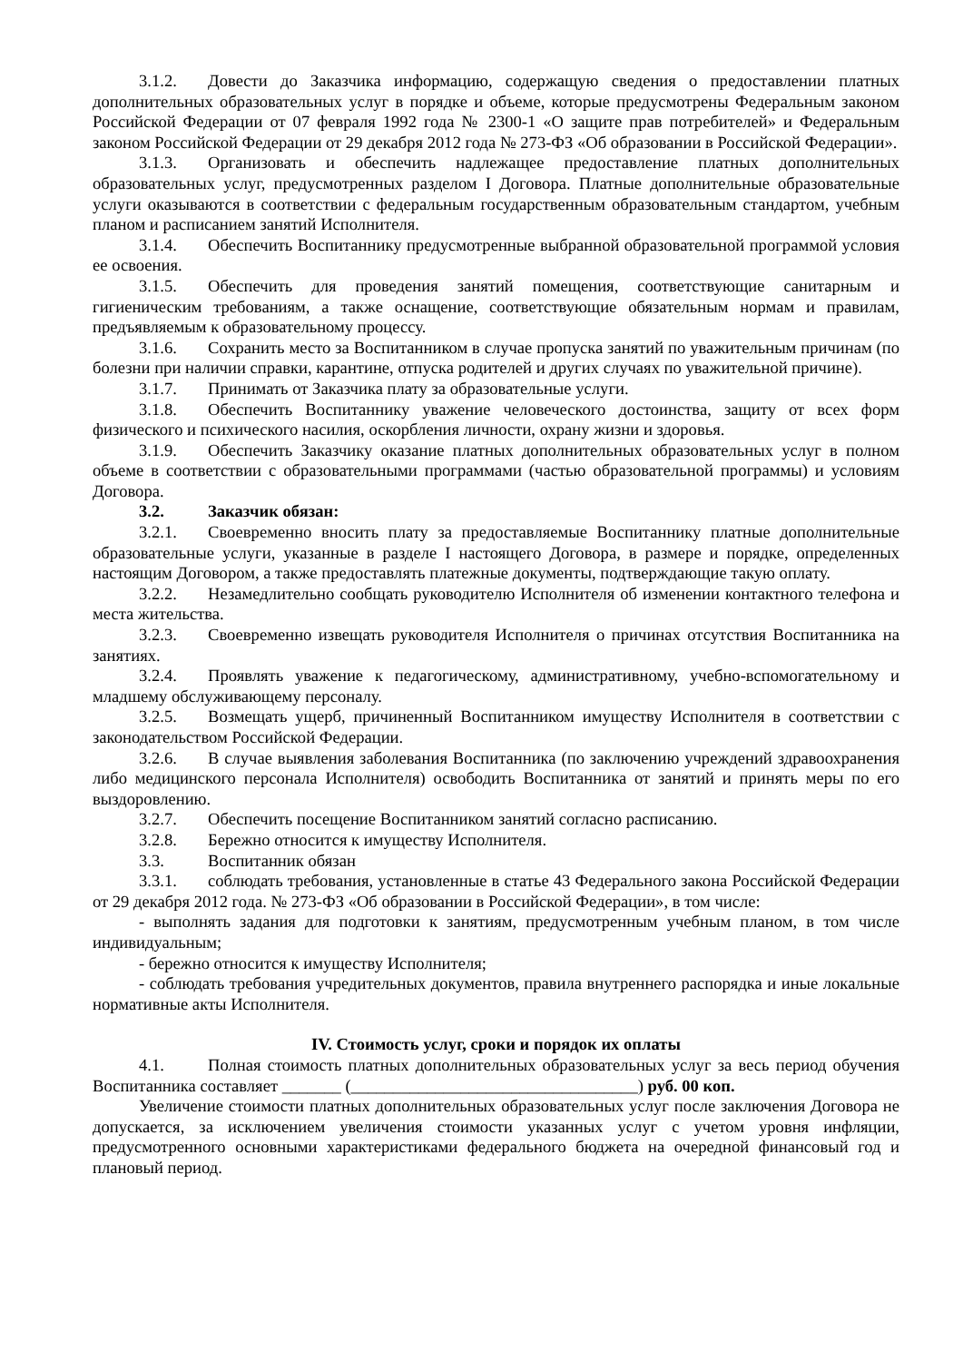3.1.2. Довести до Заказчика информацию, содержащую сведения о предоставлении платных дополнительных образовательных услуг в порядке и объеме, которые предусмотрены Федеральным законом Российской Федерации от 07 февраля 1992 года № 2300-1 «О защите прав потребителей» и Федеральным законом Российской Федерации от 29 декабря 2012 года № 273-ФЗ «Об образовании в Российской Федерации».
3.1.3. Организовать и обеспечить надлежащее предоставление платных дополнительных образовательных услуг, предусмотренных разделом I Договора. Платные дополнительные образовательные услуги оказываются в соответствии с федеральным государственным образовательным стандартом, учебным планом и расписанием занятий Исполнителя.
3.1.4. Обеспечить Воспитаннику предусмотренные выбранной образовательной программой условия ее освоения.
3.1.5. Обеспечить для проведения занятий помещения, соответствующие санитарным и гигиеническим требованиям, а также оснащение, соответствующие обязательным нормам и правилам, предъявляемым к образовательному процессу.
3.1.6. Сохранить место за Воспитанником в случае пропуска занятий по уважительным причинам (по болезни при наличии справки, карантине, отпуска родителей и других случаях по уважительной причине).
3.1.7. Принимать от Заказчика плату за образовательные услуги.
3.1.8. Обеспечить Воспитаннику уважение человеческого достоинства, защиту от всех форм физического и психического насилия, оскорбления личности, охрану жизни и здоровья.
3.1.9. Обеспечить Заказчику оказание платных дополнительных образовательных услуг в полном объеме в соответствии с образовательными программами (частью образовательной программы) и условиям Договора.
3.2. Заказчик обязан:
3.2.1. Своевременно вносить плату за предоставляемые Воспитаннику платные дополнительные образовательные услуги, указанные в разделе I настоящего Договора, в размере и порядке, определенных настоящим Договором, а также предоставлять платежные документы, подтверждающие такую оплату.
3.2.2. Незамедлительно сообщать руководителю Исполнителя об изменении контактного телефона и места жительства.
3.2.3. Своевременно извещать руководителя Исполнителя о причинах отсутствия Воспитанника на занятиях.
3.2.4. Проявлять уважение к педагогическому, административному, учебно-вспомогательному и младшему обслуживающему персоналу.
3.2.5. Возмещать ущерб, причиненный Воспитанником имуществу Исполнителя в соответствии с законодательством Российской Федерации.
3.2.6. В случае выявления заболевания Воспитанника (по заключению учреждений здравоохранения либо медицинского персонала Исполнителя) освободить Воспитанника от занятий и принять меры по его выздоровлению.
3.2.7. Обеспечить посещение Воспитанником занятий согласно расписанию.
3.2.8. Бережно относится к имуществу Исполнителя.
3.3. Воспитанник обязан
3.3.1. соблюдать требования, установленные в статье 43 Федерального закона Российской Федерации от 29 декабря 2012 года. № 273-ФЗ «Об образовании в Российской Федерации», в том числе:
- выполнять задания для подготовки к занятиям, предусмотренным учебным планом, в том числе индивидуальным;
- бережно относится к имуществу Исполнителя;
- соблюдать требования учредительных документов, правила внутреннего распорядка и иные локальные нормативные акты Исполнителя.
IV. Стоимость услуг, сроки и порядок их оплаты
4.1. Полная стоимость платных дополнительных образовательных услуг за весь период обучения Воспитанника составляет _______ (__________________________________) руб. 00 коп.
Увеличение стоимости платных дополнительных образовательных услуг после заключения Договора не допускается, за исключением увеличения стоимости указанных услуг с учетом уровня инфляции, предусмотренного основными характеристиками федерального бюджета на очередной финансовый год и плановый период.